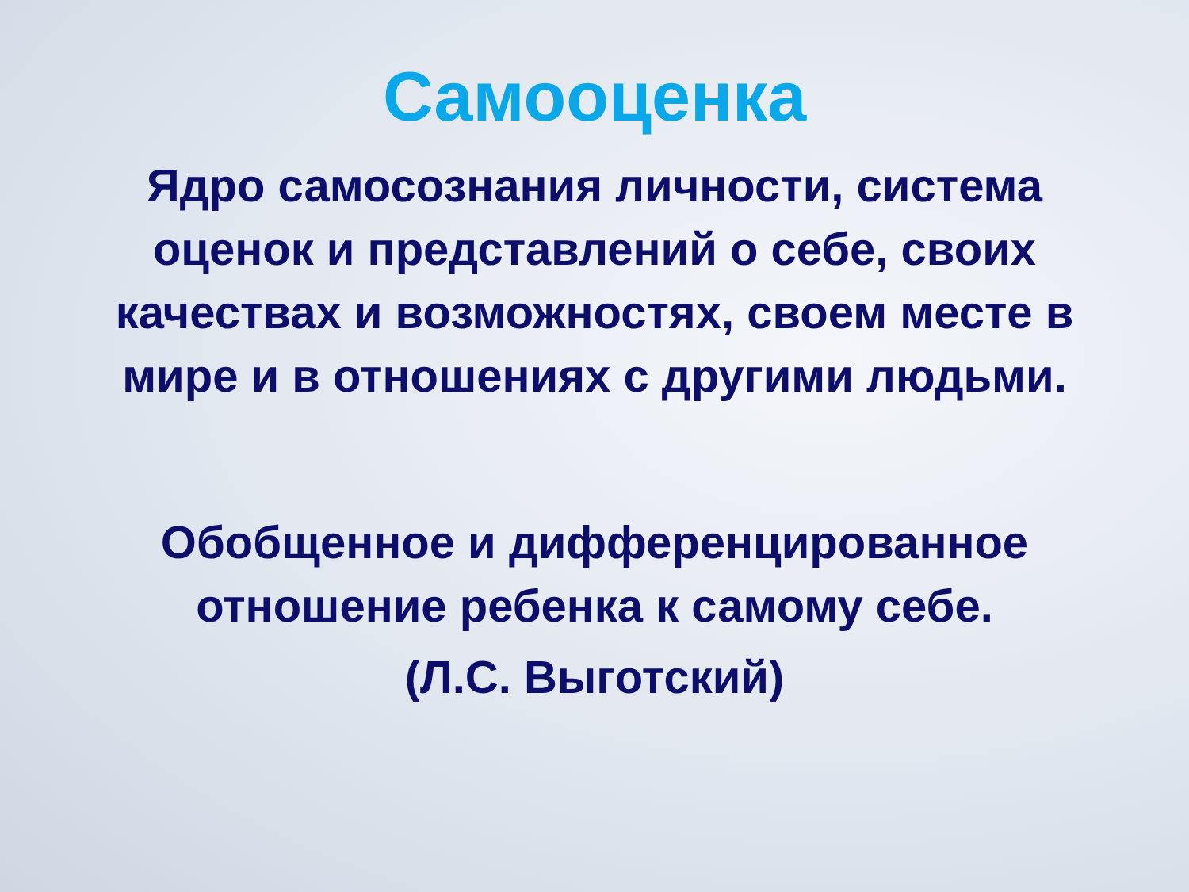Самооценка
Ядро самосознания личности, система оценок и представлений о себе, своих качествах и возможностях, своем месте в мире и в отношениях с другими людьми.
Обобщенное и дифференцированное отношение ребенка к самому себе.
(Л.С. Выготский)